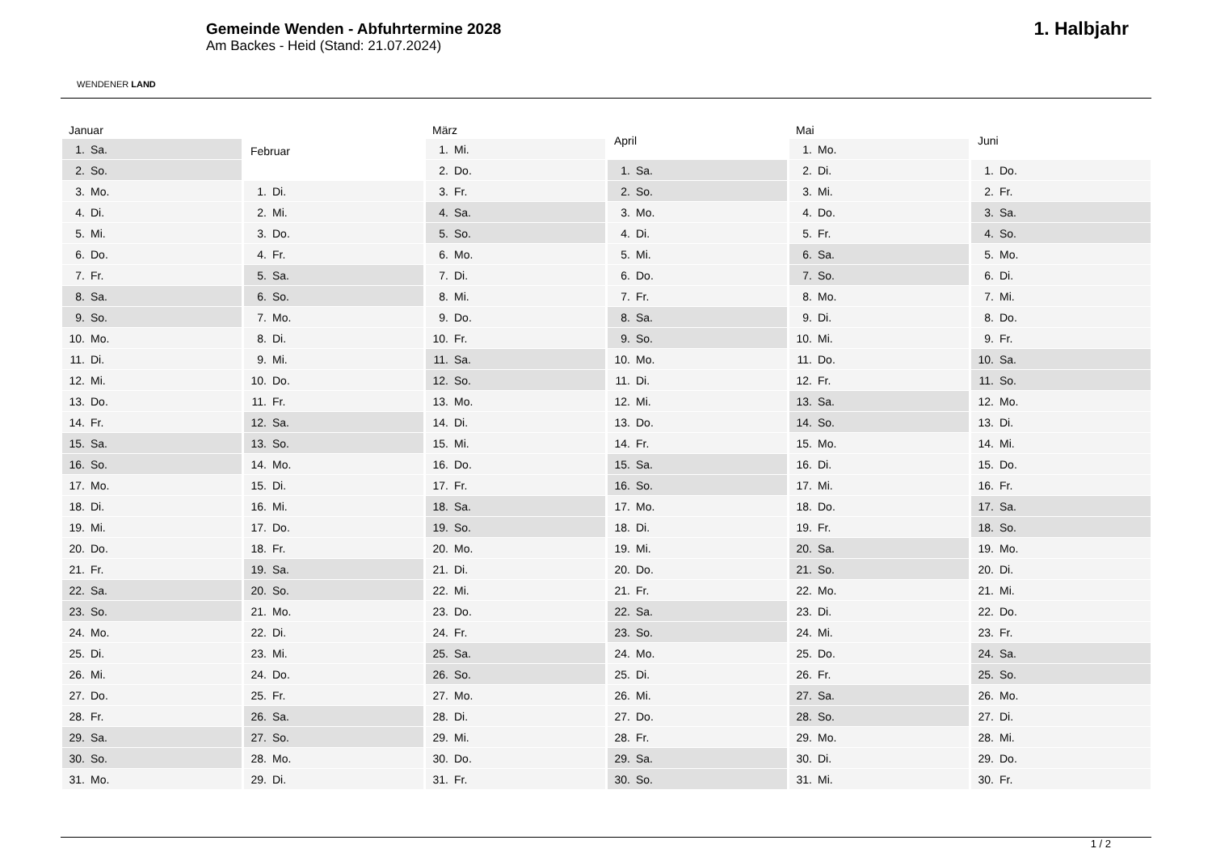WENDENER LAND
Gemeinde Wenden - Abfuhrtermine 2028
Am Backes - Heid (Stand: 21.07.2024)
1. Halbjahr
| Januar | |
| --- | --- |
| 1. | Sa. |
| 2. | So. |
| 3. | Mo. |
| 4. | Di. |
| 5. | Mi. |
| 6. | Do. |
| 7. | Fr. |
| 8. | Sa. |
| 9. | So. |
| 10. | Mo. |
| 11. | Di. |
| 12. | Mi. |
| 13. | Do. |
| 14. | Fr. |
| 15. | Sa. |
| 16. | So. |
| 17. | Mo. |
| 18. | Di. |
| 19. | Mi. |
| 20. | Do. |
| 21. | Fr. |
| 22. | Sa. |
| 23. | So. |
| 24. | Mo. |
| 25. | Di. |
| 26. | Mi. |
| 27. | Do. |
| 28. | Fr. |
| 29. | Sa. |
| 30. | So. |
| 31. | Mo. |
| Februar | |
| --- | --- |
| 1. | Di. |
| 2. | Mi. |
| 3. | Do. |
| 4. | Fr. |
| 5. | Sa. |
| 6. | So. |
| 7. | Mo. |
| 8. | Di. |
| 9. | Mi. |
| 10. | Do. |
| 11. | Fr. |
| 12. | Sa. |
| 13. | So. |
| 14. | Mo. |
| 15. | Di. |
| 16. | Mi. |
| 17. | Do. |
| 18. | Fr. |
| 19. | Sa. |
| 20. | So. |
| 21. | Mo. |
| 22. | Di. |
| 23. | Mi. |
| 24. | Do. |
| 25. | Fr. |
| 26. | Sa. |
| 27. | So. |
| 28. | Mo. |
| 29. | Di. |
| März | |
| --- | --- |
| 1. | Mi. |
| 2. | Do. |
| 3. | Fr. |
| 4. | Sa. |
| 5. | So. |
| 6. | Mo. |
| 7. | Di. |
| 8. | Mi. |
| 9. | Do. |
| 10. | Fr. |
| 11. | Sa. |
| 12. | So. |
| 13. | Mo. |
| 14. | Di. |
| 15. | Mi. |
| 16. | Do. |
| 17. | Fr. |
| 18. | Sa. |
| 19. | So. |
| 20. | Mo. |
| 21. | Di. |
| 22. | Mi. |
| 23. | Do. |
| 24. | Fr. |
| 25. | Sa. |
| 26. | So. |
| 27. | Mo. |
| 28. | Di. |
| 29. | Mi. |
| 30. | Do. |
| 31. | Fr. |
| April | |
| --- | --- |
| 1. | Sa. |
| 2. | So. |
| 3. | Mo. |
| 4. | Di. |
| 5. | Mi. |
| 6. | Do. |
| 7. | Fr. |
| 8. | Sa. |
| 9. | So. |
| 10. | Mo. |
| 11. | Di. |
| 12. | Mi. |
| 13. | Do. |
| 14. | Fr. |
| 15. | Sa. |
| 16. | So. |
| 17. | Mo. |
| 18. | Di. |
| 19. | Mi. |
| 20. | Do. |
| 21. | Fr. |
| 22. | Sa. |
| 23. | So. |
| 24. | Mo. |
| 25. | Di. |
| 26. | Mi. |
| 27. | Do. |
| 28. | Fr. |
| 29. | Sa. |
| 30. | So. |
| Mai | |
| --- | --- |
| 1. | Mo. |
| 2. | Di. |
| 3. | Mi. |
| 4. | Do. |
| 5. | Fr. |
| 6. | Sa. |
| 7. | So. |
| 8. | Mo. |
| 9. | Di. |
| 10. | Mi. |
| 11. | Do. |
| 12. | Fr. |
| 13. | Sa. |
| 14. | So. |
| 15. | Mo. |
| 16. | Di. |
| 17. | Mi. |
| 18. | Do. |
| 19. | Fr. |
| 20. | Sa. |
| 21. | So. |
| 22. | Mo. |
| 23. | Di. |
| 24. | Mi. |
| 25. | Do. |
| 26. | Fr. |
| 27. | Sa. |
| 28. | So. |
| 29. | Mo. |
| 30. | Di. |
| 31. | Mi. |
| Juni | |
| --- | --- |
| 1. | Do. |
| 2. | Fr. |
| 3. | Sa. |
| 4. | So. |
| 5. | Mo. |
| 6. | Di. |
| 7. | Mi. |
| 8. | Do. |
| 9. | Fr. |
| 10. | Sa. |
| 11. | So. |
| 12. | Mo. |
| 13. | Di. |
| 14. | Mi. |
| 15. | Do. |
| 16. | Fr. |
| 17. | Sa. |
| 18. | So. |
| 19. | Mo. |
| 20. | Di. |
| 21. | Mi. |
| 22. | Do. |
| 23. | Fr. |
| 24. | Sa. |
| 25. | So. |
| 26. | Mo. |
| 27. | Di. |
| 28. | Mi. |
| 29. | Do. |
| 30. | Fr. |
1 / 2